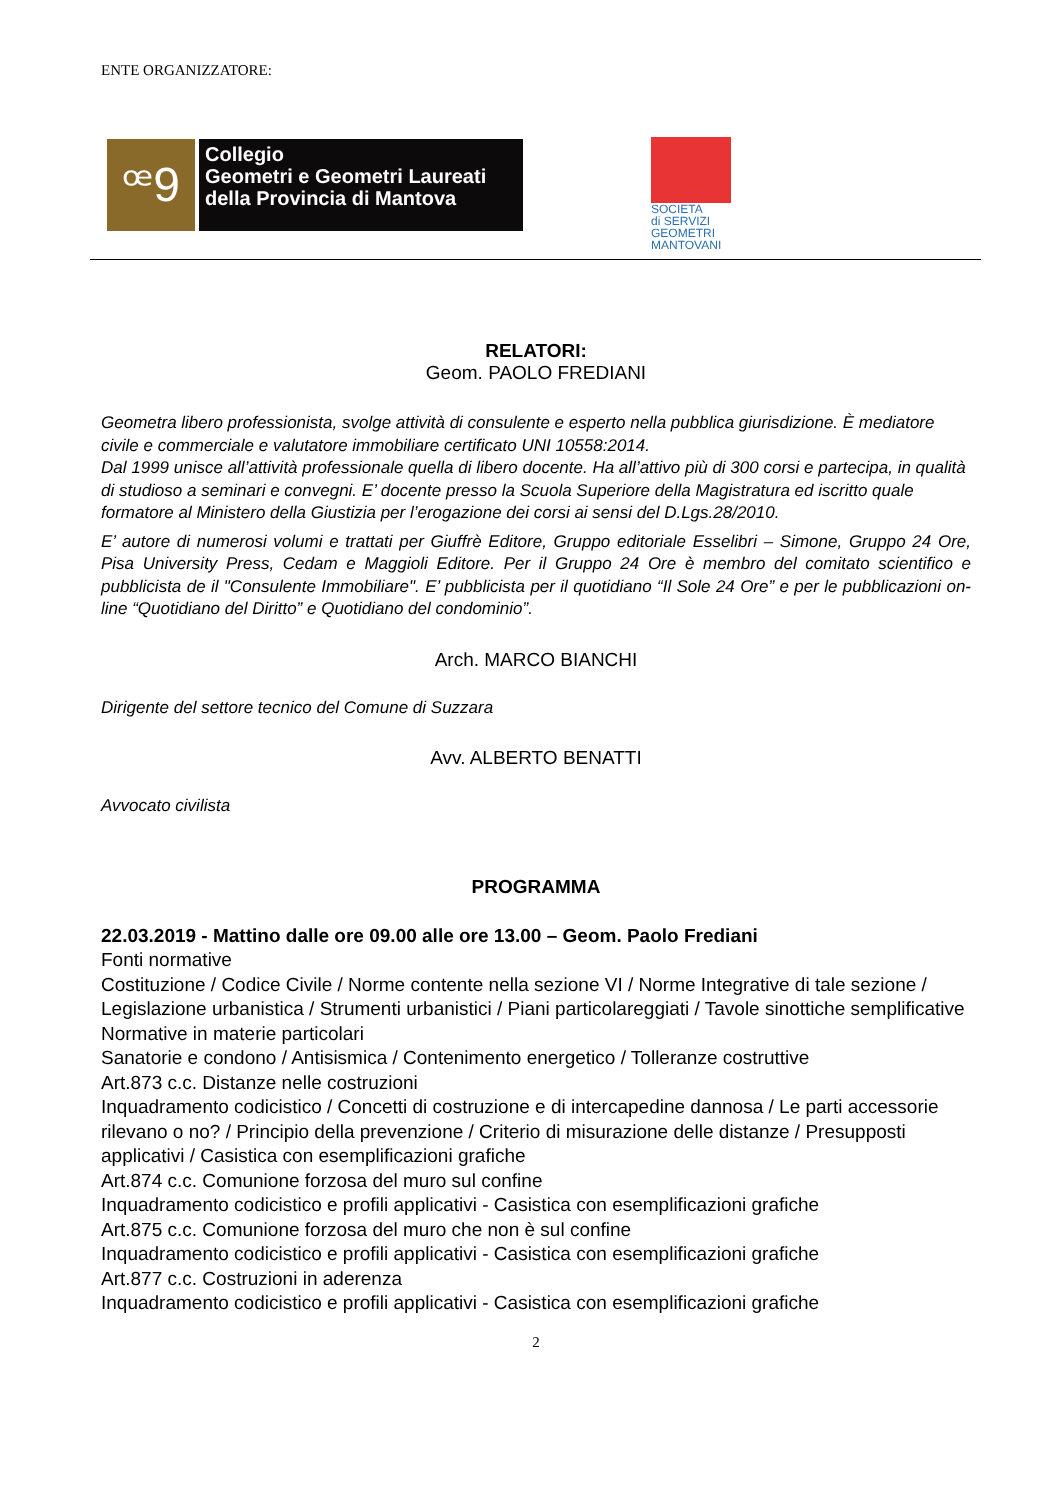ENTE ORGANIZZATORE:
ꟹ9
Collegio
Geometri e Geometri Laureati
della Provincia di Mantova
SOCIETA
di SERVIZI
GEOMETRI
MANTOVANI
RELATORI:
Geom. PAOLO FREDIANI
Geometra libero professionista, svolge attività di consulente e esperto nella pubblica giurisdizione. È mediatore civile e commerciale e valutatore immobiliare certificato UNI 10558:2014.
Dal 1999 unisce all’attività professionale quella di libero docente. Ha all’attivo più di 300 corsi e partecipa, in qualità di studioso a seminari e convegni. E’ docente presso la Scuola Superiore della Magistratura ed iscritto quale formatore al Ministero della Giustizia per l’erogazione dei corsi ai sensi del D.Lgs.28/2010.
E’ autore di numerosi volumi e trattati per Giuffrè Editore, Gruppo editoriale Esselibri – Simone, Gruppo 24 Ore, Pisa University Press, Cedam e Maggioli Editore. Per il Gruppo 24 Ore è membro del comitato scientifico e pubblicista de il "Consulente Immobiliare". E’ pubblicista per il quotidiano “Il Sole 24 Ore” e per le pubblicazioni on-line “Quotidiano del Diritto” e Quotidiano del condominio”.
Arch. MARCO BIANCHI
Dirigente del settore tecnico del Comune di Suzzara
Avv. ALBERTO BENATTI
Avvocato civilista
PROGRAMMA
22.03.2019 - Mattino dalle ore 09.00 alle ore 13.00 – Geom. Paolo Frediani
Fonti normative
Costituzione / Codice Civile / Norme contente nella sezione VI / Norme Integrative di tale sezione / Legislazione urbanistica / Strumenti urbanistici / Piani particolareggiati / Tavole sinottiche semplificative
Normative in materie particolari
Sanatorie e condono / Antisismica / Contenimento energetico / Tolleranze costruttive
Art.873 c.c. Distanze nelle costruzioni
Inquadramento codicistico / Concetti di costruzione e di intercapedine dannosa / Le parti accessorie rilevano o no? / Principio della prevenzione / Criterio di misurazione delle distanze / Presupposti applicativi / Casistica con esemplificazioni grafiche
Art.874 c.c. Comunione forzosa del muro sul confine
Inquadramento codicistico e profili applicativi - Casistica con esemplificazioni grafiche
Art.875 c.c. Comunione forzosa del muro che non è sul confine
Inquadramento codicistico e profili applicativi - Casistica con esemplificazioni grafiche
Art.877 c.c. Costruzioni in aderenza
Inquadramento codicistico e profili applicativi - Casistica con esemplificazioni grafiche
2